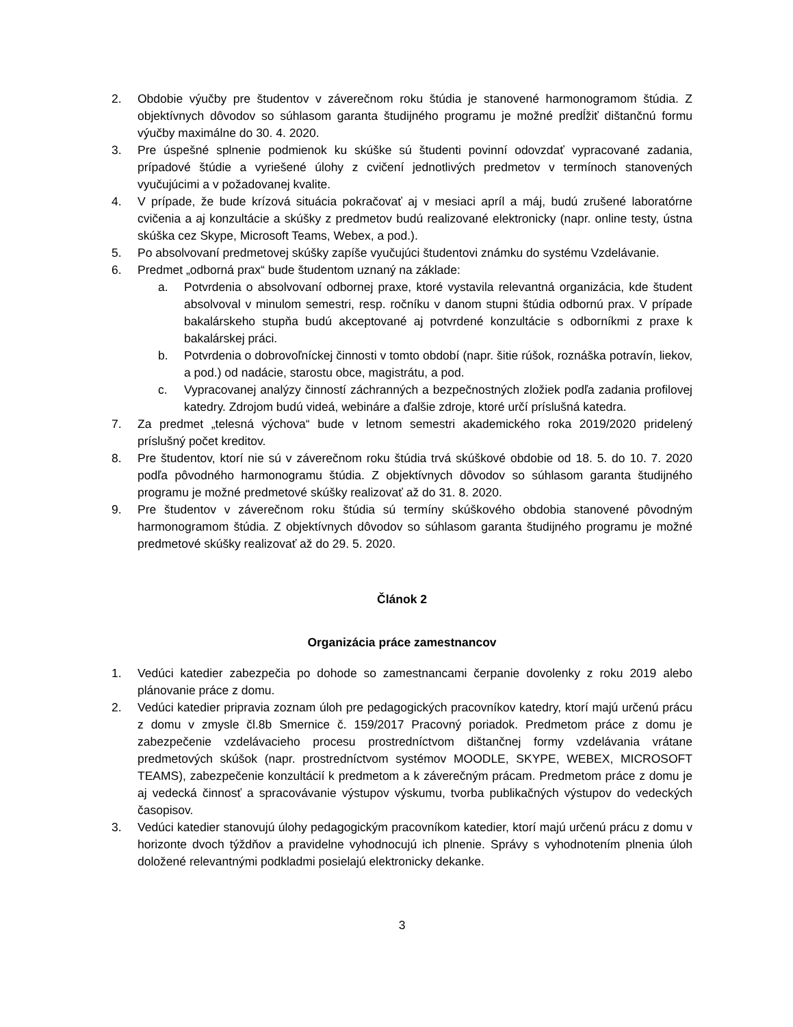2. Obdobie výučby pre študentov v záverečnom roku štúdia je stanovené harmonogramom štúdia. Z objektívnych dôvodov so súhlasom garanta študijného programu je možné predĺžiť dištančnú formu výučby maximálne do 30. 4. 2020.
3. Pre úspešné splnenie podmienok ku skúške sú študenti povinní odovzdať vypracované zadania, prípadové štúdie a vyriešené úlohy z cvičení jednotlivých predmetov v termínoch stanovených vyučujúcimi a v požadovanej kvalite.
4. V prípade, že bude krízová situácia pokračovať aj v mesiaci apríl a máj, budú zrušené laboratórne cvičenia a aj konzultácie a skúšky z predmetov budú realizované elektronicky (napr. online testy, ústna skúška cez Skype, Microsoft Teams, Webex, a pod.).
5. Po absolvovaní predmetovej skúšky zapíše vyučujúci študentovi známku do systému Vzdelávanie.
6. Predmet „odborná prax“ bude študentom uznaný na základe:
a. Potvrdenia o absolvovaní odbornej praxe, ktoré vystavila relevantná organizácia, kde študent absolvoval v minulom semestri, resp. ročníku v danom stupni štúdia odbornú prax. V prípade bakalárskeho stupňa budú akceptované aj potvrdené konzultácie s odborníkmi z praxe k bakalárskej práci.
b. Potvrdenia o dobrovoľníckej činnosti v tomto období (napr. šitie rúšok, roznáška potravín, liekov, a pod.) od nadácie, starostu obce, magistrátu, a pod.
c. Vypracovanej analýzy činností záchranných a bezpečnostných zložiek podľa zadania profilovej katedry. Zdrojom budú videá, webináre a ďalšie zdroje, ktoré určí príslušná katedra.
7. Za predmet „telesná výchova“ bude v letnom semestri akademického roka 2019/2020 pridelený príslušný počet kreditov.
8. Pre študentov, ktorí nie sú v záverečnom roku štúdia trvá skúškové obdobie od 18. 5. do 10. 7. 2020 podľa pôvodného harmonogramu štúdia. Z objektívnych dôvodov so súhlasom garanta študijného programu je možné predmetové skúšky realizovať až do 31. 8. 2020.
9. Pre študentov v záverečnom roku štúdia sú termíny skúškového obdobia stanovené pôvodným harmonogramom štúdia. Z objektívnych dôvodov so súhlasom garanta študijného programu je možné predmetové skúšky realizovať až do 29. 5. 2020.
Článok 2
Organizácia práce zamestnancov
1. Vedúci katedier zabezpečia po dohode so zamestnancami čerpanie dovolenky z roku 2019 alebo plánovanie práce z domu.
2. Vedúci katedier pripravia zoznam úloh pre pedagogických pracovníkov katedry, ktorí majú určenú prácu z domu v zmysle čl.8b Smernice č. 159/2017 Pracovný poriadok. Predmetom práce z domu je zabezpečenie vzdelávacieho procesu prostredníctvom dištančnej formy vzdelávania vrátane predmetových skúšok (napr. prostredníctvom systémov MOODLE, SKYPE, WEBEX, MICROSOFT TEAMS), zabezpečenie konzultácií k predmetom a k záverečným prácam. Predmetom práce z domu je aj vedecká činnosť a spracovávanie výstupov výskumu, tvorba publikačných výstupov do vedeckých časopisov.
3. Vedúci katedier stanovujú úlohy pedagogickým pracovníkom katedier, ktorí majú určenú prácu z domu v horizonte dvoch týždňov a pravidelne vyhodnocujú ich plnenie. Správy s vyhodnotením plnenia úloh doložené relevantnými podkladmi posielajú elektronicky dekanke.
3